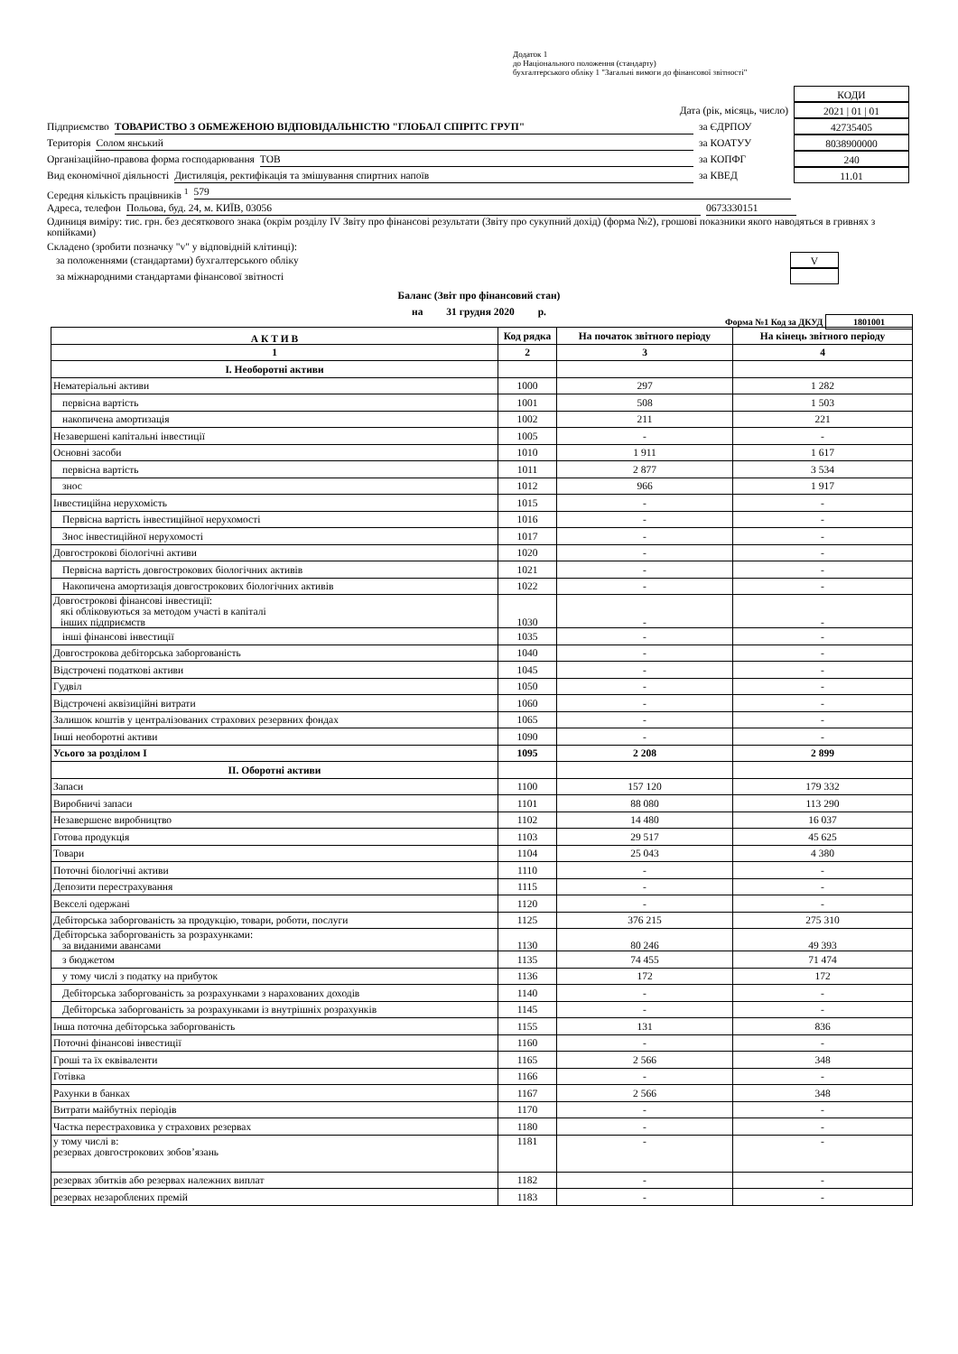Додаток 1
до Національного положення (стандарту)
бухгалтерського обліку 1 "Загальні вимоги до фінансової звітності"
КОДИ
Дата (рік, місяць, число) 2021 | 01 | 01
Підприємство ТОВАРИСТВО З ОБМЕЖЕНОЮ ВІДПОВІДАЛЬНІСТЮ "ГЛОБАЛ СПІРІТС ГРУП" за ЄДРПОУ 42735405
Територія Солом янський за КОАТУУ 8038900000
Організаційно-правова форма господарювання ТОВ за КОПФГ 240
Вид економічної діяльності Дистиляція, ректифікація та змішування спиртних напоїв за КВЕД 11.01
Середня кількість працівників <sup>1</sup> 579
Адреса, телефон Польова, буд. 24, м. КИЇВ, 03056 0673330151
Одиниця виміру: тис. грн. без десяткового знака (окрім розділу IV Звіту про фінансові результати (Звіту про сукупний дохід) (форма №2), грошові показники якого наводяться в гривнях з копійками)
Складено (зробити позначку "v" у відповідній клітинці):
за положеннями (стандартами) бухгалтерського обліку
V
за міжнародними стандартами фінансової звітності
Баланс (Звіт про фінансовий стан)
на 31 грудня 2020 р.
Форма №1 Код за ДКУД 1801001
| А К Т И В | Код рядка | На початок звітного періоду | На кінець звітного періоду |
| --- | --- | --- | --- |
| 1 | 2 | 3 | 4 |
| I. Необоротні активи | | | |
| Нематеріальні активи | 1000 | 297 | 1 282 |
| первісна вартість | 1001 | 508 | 1 503 |
| накопичена амортизація | 1002 | 211 | 221 |
| Незавершені капітальні інвестиції | 1005 | - | - |
| Основні засоби | 1010 | 1 911 | 1 617 |
| первісна вартість | 1011 | 2 877 | 3 534 |
| знос | 1012 | 966 | 1 917 |
| Інвестиційна нерухомість | 1015 | - | - |
| Первісна вартість інвестиційної нерухомості | 1016 | - | - |
| Знос інвестиційної нерухомості | 1017 | - | - |
| Довгострокові біологічні активи | 1020 | - | - |
| Первісна вартість довгострокових біологічних активів | 1021 | - | - |
| Накопичена амортизація довгострокових біологічних активів | 1022 | - | - |
| Довгострокові фінансові інвестиції: які обліковуються за методом участі в капіталі інших підприємств | 1030 | - | - |
| інші фінансові інвестиції | 1035 | - | - |
| Довгострокова дебіторська заборгованість | 1040 | - | - |
| Відстрочені податкові активи | 1045 | - | - |
| Гудвіл | 1050 | - | - |
| Відстрочені аквізиційні витрати | 1060 | - | - |
| Залишок коштів у централізованих страхових резервних фондах | 1065 | - | - |
| Інші необоротні активи | 1090 | - | - |
| Усього за розділом I | 1095 | 2 208 | 2 899 |
| II. Оборотні активи | | | |
| Запаси | 1100 | 157 120 | 179 332 |
| Виробничі запаси | 1101 | 88 080 | 113 290 |
| Незавершене виробництво | 1102 | 14 480 | 16 037 |
| Готова продукція | 1103 | 29 517 | 45 625 |
| Товари | 1104 | 25 043 | 4 380 |
| Поточні біологічні активи | 1110 | - | - |
| Депозити перестрахування | 1115 | - | - |
| Векселі одержані | 1120 | - | - |
| Дебіторська заборгованість за продукцію, товари, роботи, послуги | 1125 | 376 215 | 275 310 |
| Дебіторська заборгованість за розрахунками: за виданими авансами | 1130 | 80 246 | 49 393 |
| з бюджетом | 1135 | 74 455 | 71 474 |
| у тому числі з податку на прибуток | 1136 | 172 | 172 |
| Дебіторська заборгованість за розрахунками з нарахованих доходів | 1140 | - | - |
| Дебіторська заборгованість за розрахунками із внутрішніх розрахунків | 1145 | - | - |
| Інша поточна дебіторська заборгованість | 1155 | 131 | 836 |
| Поточні фінансові інвестиції | 1160 | - | - |
| Гроші та їх еквіваленти | 1165 | 2 566 | 348 |
| Готівка | 1166 | - | - |
| Рахунки в банках | 1167 | 2 566 | 348 |
| Витрати майбутніх періодів | 1170 | - | - |
| Частка перестраховика у страхових резервах | 1180 | - | - |
| у тому числі в: резервах довгострокових зобов’язань | 1181 | - | - |
| резервах збитків або резервах належних виплат | 1182 | - | - |
| резервах незароблених премій | 1183 | - | - |